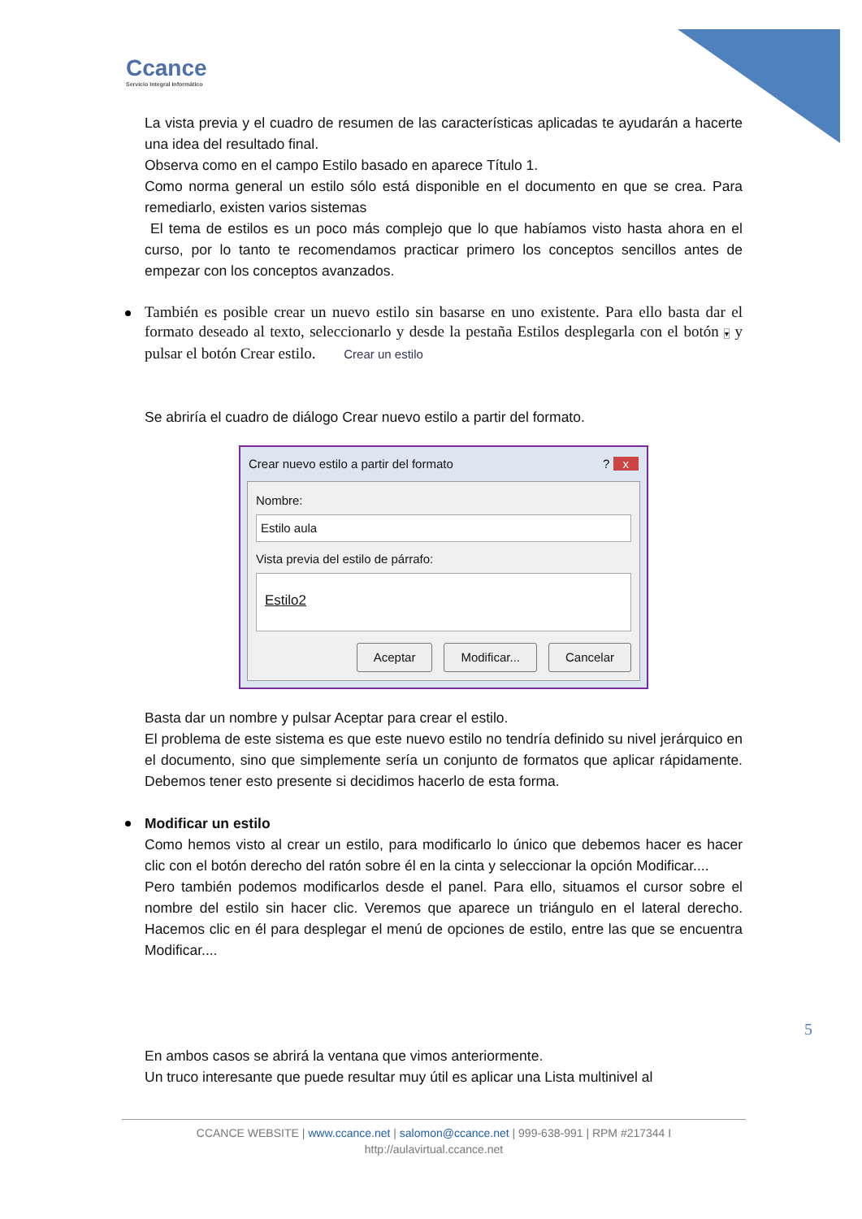Ccance
Servicio Integral Informático
La vista previa y el cuadro de resumen de las características aplicadas te ayudarán a hacerte una idea del resultado final.
Observa como en el campo Estilo basado en aparece Título 1.
Como norma general un estilo sólo está disponible en el documento en que se crea. Para remediarlo, existen varios sistemas
El tema de estilos es un poco más complejo que lo que habíamos visto hasta ahora en el curso, por lo tanto te recomendamos practicar primero los conceptos sencillos antes de empezar con los conceptos avanzados.
También es posible crear un nuevo estilo sin basarse en uno existente. Para ello basta dar el formato deseado al texto, seleccionarlo y desde la pestaña Estilos desplegarla con el botón ▾ y pulsar el botón Crear estilo. Crear un estilo
Se abriría el cuadro de diálogo Crear nuevo estilo a partir del formato.
Crear nuevo estilo a partir del formato? x
Nombre:
Estilo aula
Vista previa del estilo de párrafo:
Estilo2
Aceptar Modificar... Cancelar
Basta dar un nombre y pulsar Aceptar para crear el estilo.
El problema de este sistema es que este nuevo estilo no tendría definido su nivel jerárquico en el documento, sino que simplemente sería un conjunto de formatos que aplicar rápidamente. Debemos tener esto presente si decidimos hacerlo de esta forma.
Modificar un estilo
Como hemos visto al crear un estilo, para modificarlo lo único que debemos hacer es hacer clic con el botón derecho del ratón sobre él en la cinta y seleccionar la opción Modificar....
Pero también podemos modificarlos desde el panel. Para ello, situamos el cursor sobre el nombre del estilo sin hacer clic. Veremos que aparece un triángulo en el lateral derecho. Hacemos clic en él para desplegar el menú de opciones de estilo, entre las que se encuentra Modificar....
En ambos casos se abrirá la ventana que vimos anteriormente.
Un truco interesante que puede resultar muy útil es aplicar una Lista multinivel al
5
CCANCE WEBSITE | www.ccance.net | salomon@ccance.net | 999-638-991 | RPM #217344 I
http://aulavirtual.ccance.net